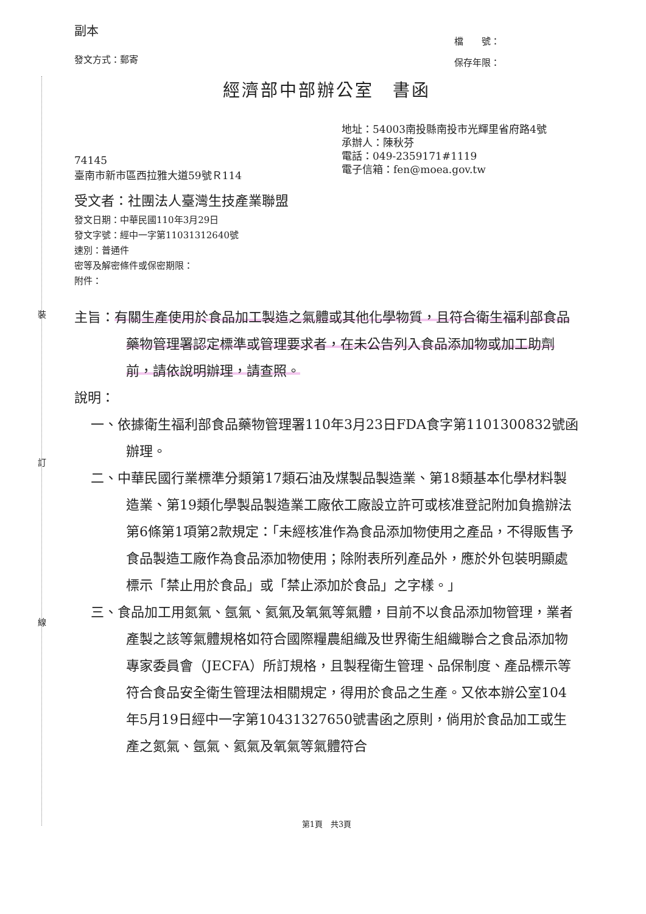裝
訂
線
副本
發文方式：郵寄
檔　　號：
保存年限：
經濟部中部辦公室　書函
74145
臺南市新市區西拉雅大道59號Ｒ114
地址：54003南投縣南投市光輝里省府路4號
承辦人：陳秋芬
電話：049-2359171#1119
電子信箱：fen@moea.gov.tw
受文者：社團法人臺灣生技產業聯盟
發文日期：中華民國110年3月29日
發文字號：經中一字第11031312640號
速別：普通件
密等及解密條件或保密期限：
附件：
主旨：有關生產使用於食品加工製造之氣體或其他化學物質，且符合衛生福利部食品藥物管理署認定標準或管理要求者，在未公告列入食品添加物或加工助劑前，請依說明辦理，請查照。
說明：
一、依據衛生福利部食品藥物管理署110年3月23日FDA食字第1101300832號函辦理。
二、中華民國行業標準分類第17類石油及煤製品製造業、第18類基本化學材料製造業、第19類化學製品製造業工廠依工廠設立許可或核准登記附加負擔辦法第6條第1項第2款規定：「未經核准作為食品添加物使用之產品，不得販售予食品製造工廠作為食品添加物使用；除附表所列產品外，應於外包裝明顯處標示「禁止用於食品」或「禁止添加於食品」之字樣。」
三、食品加工用氮氣、氬氣、氦氣及氧氣等氣體，目前不以食品添加物管理，業者產製之該等氣體規格如符合國際糧農組織及世界衛生組織聯合之食品添加物專家委員會（JECFA）所訂規格，且製程衛生管理、品保制度、產品標示等符合食品安全衛生管理法相關規定，得用於食品之生產。又依本辦公室104年5月19日經中一字第10431327650號書函之原則，倘用於食品加工或生產之氮氣、氬氣、氦氣及氧氣等氣體符合
第1頁　共3頁